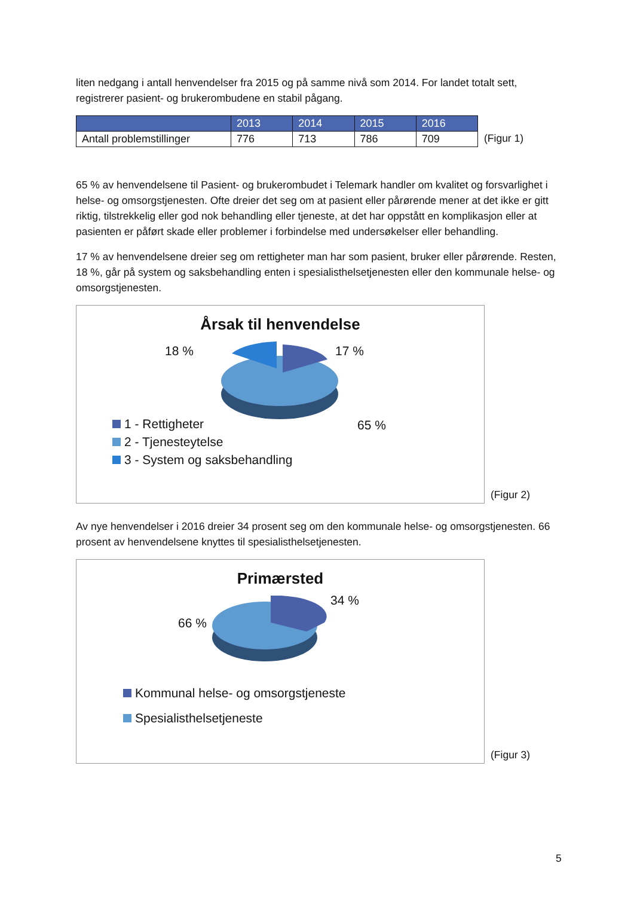liten nedgang i antall henvendelser fra 2015 og på samme nivå som 2014. For landet totalt sett, registrerer pasient- og brukerombudene en stabil pågang.
| | 2013 | 2014 | 2015 | 2016 |
| --- | --- | --- | --- | --- |
| Antall problemstillinger | 776 | 713 | 786 | 709 |
(Figur 1)
65 % av henvendelsene til Pasient- og brukerombudet i Telemark handler om kvalitet og forsvarlighet i helse- og omsorgstjenesten. Ofte dreier det seg om at pasient eller pårørende mener at det ikke er gitt riktig, tilstrekkelig eller god nok behandling eller tjeneste, at det har oppstått en komplikasjon eller at pasienten er påført skade eller problemer i forbindelse med undersøkelser eller behandling.
17 % av henvendelsene dreier seg om rettigheter man har som pasient, bruker eller pårørende. Resten, 18 %, går på system og saksbehandling enten i spesialisthelsetjenesten eller den kommunale helse- og omsorgstjenesten.
Årsak til henvendelse
18 % 17 %
65 %
1 - Rettigheter
2 - Tjenesteytelse
3 - System og saksbehandling
(Figur 2)
Av nye henvendelser i 2016 dreier 34 prosent seg om den kommunale helse- og omsorgstjenesten. 66 prosent av henvendelsene knyttes til spesialisthelsetjenesten.
Primærsted
34 %
66 %
Kommunal helse- og omsorgstjeneste
Spesialisthelsetjeneste
(Figur 3)
5